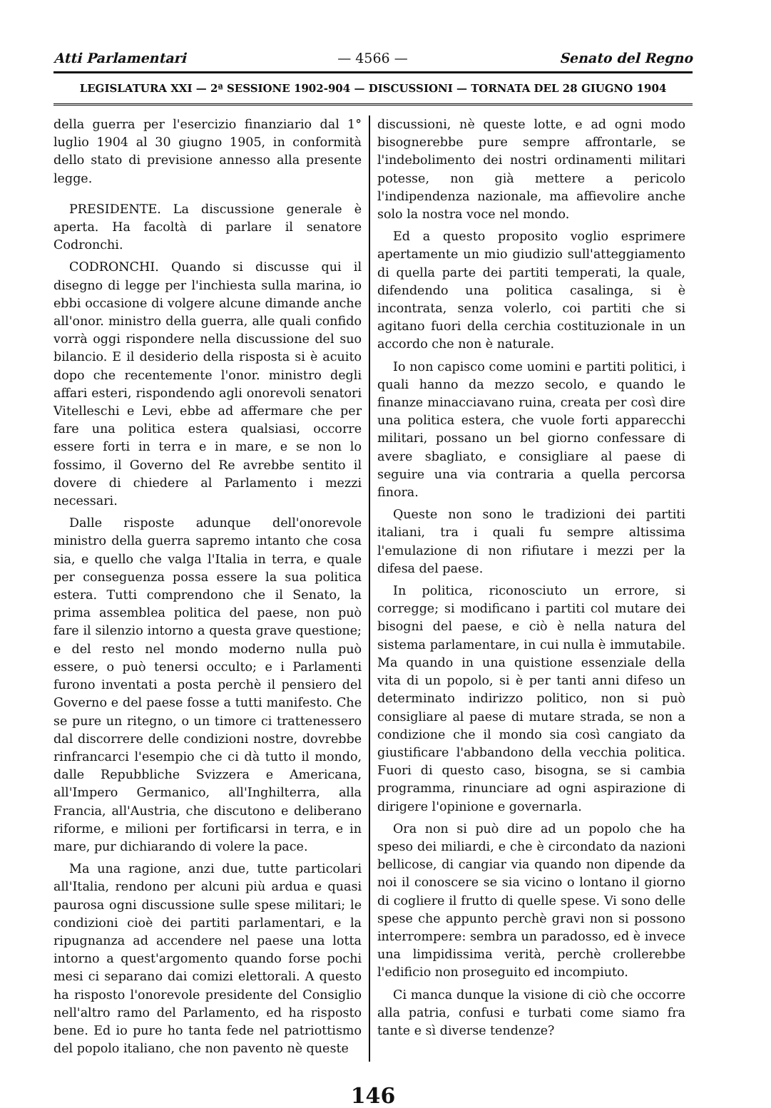Atti Parlamentari — 4566 — Senato del Regno
LEGISLATURA XXI — 2ª SESSIONE 1902-904 — DISCUSSIONI — TORNATA DEL 28 GIUGNO 1904
della guerra per l'esercizio finanziario dal 1° luglio 1904 al 30 giugno 1905, in conformità dello stato di previsione annesso alla presente legge.
PRESIDENTE. La discussione generale è aperta. Ha facoltà di parlare il senatore Codronchi.
CODRONCHI. Quando si discusse qui il disegno di legge per l'inchiesta sulla marina, io ebbi occasione di volgere alcune dimande anche all'onor. ministro della guerra, alle quali confido vorrà oggi rispondere nella discussione del suo bilancio. E il desiderio della risposta si è acuito dopo che recentemente l'onor. ministro degli affari esteri, rispondendo agli onorevoli senatori Vitelleschi e Levi, ebbe ad affermare che per fare una politica estera qualsiasi, occorre essere forti in terra e in mare, e se non lo fossimo, il Governo del Re avrebbe sentito il dovere di chiedere al Parlamento i mezzi necessari.
Dalle risposte adunque dell'onorevole ministro della guerra sapremo intanto che cosa sia, e quello che valga l'Italia in terra, e quale per conseguenza possa essere la sua politica estera. Tutti comprendono che il Senato, la prima assemblea politica del paese, non può fare il silenzio intorno a questa grave questione; e del resto nel mondo moderno nulla può essere, o può tenersi occulto; e i Parlamenti furono inventati a posta perchè il pensiero del Governo e del paese fosse a tutti manifesto. Che se pure un ritegno, o un timore ci trattenessero dal discorrere delle condizioni nostre, dovrebbe rinfrancarci l'esempio che ci dà tutto il mondo, dalle Repubbliche Svizzera e Americana, all'Impero Germanico, all'Inghilterra, alla Francia, all'Austria, che discutono e deliberano riforme, e milioni per fortificarsi in terra, e in mare, pur dichiarando di volere la pace.
Ma una ragione, anzi due, tutte particolari all'Italia, rendono per alcuni più ardua e quasi paurosa ogni discussione sulle spese militari; le condizioni cioè dei partiti parlamentari, e la ripugnanza ad accendere nel paese una lotta intorno a quest'argomento quando forse pochi mesi ci separano dai comizi elettorali. A questo ha risposto l'onorevole presidente del Consiglio nell'altro ramo del Parlamento, ed ha risposto bene. Ed io pure ho tanta fede nel patriottismo del popolo italiano, che non pavento nè queste
discussioni, nè queste lotte, e ad ogni modo bisognerebbe pure sempre affrontarle, se l'indebolimento dei nostri ordinamenti militari potesse, non già mettere a pericolo l'indipendenza nazionale, ma affievolire anche solo la nostra voce nel mondo.
Ed a questo proposito voglio esprimere apertamente un mio giudizio sull'atteggiamento di quella parte dei partiti temperati, la quale, difendendo una politica casalinga, si è incontrata, senza volerlo, coi partiti che si agitano fuori della cerchia costituzionale in un accordo che non è naturale.
Io non capisco come uomini e partiti politici, i quali hanno da mezzo secolo, e quando le finanze minacciavano ruina, creata per così dire una politica estera, che vuole forti apparecchi militari, possano un bel giorno confessare di avere sbagliato, e consigliare al paese di seguire una via contraria a quella percorsa finora.
Queste non sono le tradizioni dei partiti italiani, tra i quali fu sempre altissima l'emulazione di non rifiutare i mezzi per la difesa del paese.
In politica, riconosciuto un errore, si corregge; si modificano i partiti col mutare dei bisogni del paese, e ciò è nella natura del sistema parlamentare, in cui nulla è immutabile. Ma quando in una quistione essenziale della vita di un popolo, si è per tanti anni difeso un determinato indirizzo politico, non si può consigliare al paese di mutare strada, se non a condizione che il mondo sia così cangiato da giustificare l'abbandono della vecchia politica. Fuori di questo caso, bisogna, se si cambia programma, rinunciare ad ogni aspirazione di dirigere l'opinione e governarla.
Ora non si può dire ad un popolo che ha speso dei miliardi, e che è circondato da nazioni bellicose, di cangiar via quando non dipende da noi il conoscere se sia vicino o lontano il giorno di cogliere il frutto di quelle spese. Vi sono delle spese che appunto perchè gravi non si possono interrompere: sembra un paradosso, ed è invece una limpidissima verità, perchè crollerebbe l'edificio non proseguito ed incompiuto.
Ci manca dunque la visione di ciò che occorre alla patria, confusi e turbati come siamo fra tante e sì diverse tendenze?
146